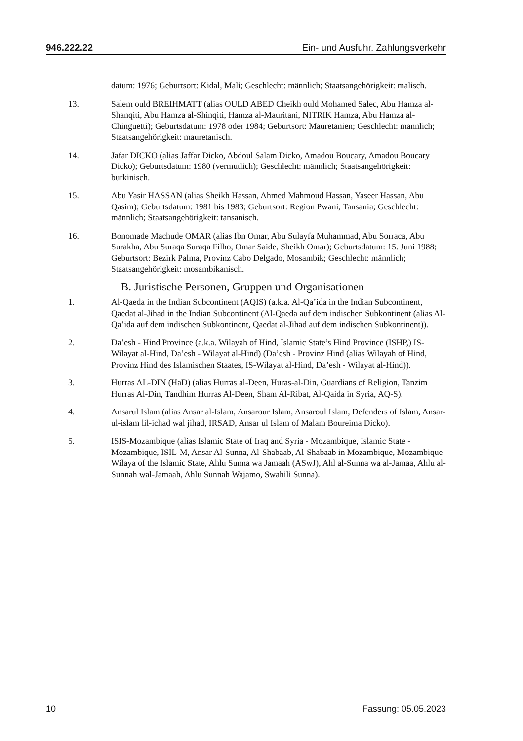946.222.22 Ein- und Ausfuhr. Zahlungsverkehr
datum: 1976; Geburtsort: Kidal, Mali; Geschlecht: männlich; Staatsangehörigkeit: malisch.
13. Salem ould BREIHMATT (alias OULD ABED Cheikh ould Mohamed Salec, Abu Hamza al-Shanqiti, Abu Hamza al-Shinqiti, Hamza al-Mauritani, NITRIK Hamza, Abu Hamza al-Chinguetti); Geburtsdatum: 1978 oder 1984; Geburtsort: Mauretanien; Geschlecht: männlich; Staatsangehörigkeit: mauretanisch.
14. Jafar DICKO (alias Jaffar Dicko, Abdoul Salam Dicko, Amadou Boucary, Amadou Boucary Dicko); Geburtsdatum: 1980 (vermutlich); Geschlecht: männlich; Staatsangehörigkeit: burkinisch.
15. Abu Yasir HASSAN (alias Sheikh Hassan, Ahmed Mahmoud Hassan, Yaseer Hassan, Abu Qasim); Geburtsdatum: 1981 bis 1983; Geburtsort: Region Pwani, Tansania; Geschlecht: männlich; Staatsangehörigkeit: tansanisch.
16. Bonomade Machude OMAR (alias Ibn Omar, Abu Sulayfa Muhammad, Abu Sorraca, Abu Surakha, Abu Suraqa Suraqa Filho, Omar Saide, Sheikh Omar); Geburtsdatum: 15. Juni 1988; Geburtsort: Bezirk Palma, Provinz Cabo Delgado, Mosambik; Geschlecht: männlich; Staatsangehörigkeit: mosambikanisch.
B. Juristische Personen, Gruppen und Organisationen
1. Al-Qaeda in the Indian Subcontinent (AQIS) (a.k.a. Al-Qa’ida in the Indian Subcontinent, Qaedat al-Jihad in the Indian Subcontinent (Al-Qaeda auf dem indischen Subkontinent (alias Al-Qa’ida auf dem indischen Subkontinent, Qaedat al-Jihad auf dem indischen Subkontinent)).
2. Da’esh - Hind Province (a.k.a. Wilayah of Hind, Islamic State’s Hind Province (ISHP,) IS-Wilayat al-Hind, Da’esh - Wilayat al-Hind) (Da’esh - Provinz Hind (alias Wilayah of Hind, Provinz Hind des Islamischen Staates, IS-Wilayat al-Hind, Da’esh - Wilayat al-Hind)).
3. Hurras AL-DIN (HaD) (alias Hurras al-Deen, Huras-al-Din, Guardians of Religion, Tanzim Hurras Al-Din, Tandhim Hurras Al-Deen, Sham Al-Ribat, Al-Qaida in Syria, AQ-S).
4. Ansarul Islam (alias Ansar al-Islam, Ansarour Islam, Ansaroul Islam, Defenders of Islam, Ansar-ul-islam lil-ichad wal jihad, IRSAD, Ansar ul Islam of Malam Boureima Dicko).
5. ISIS-Mozambique (alias Islamic State of Iraq and Syria - Mozambique, Islamic State -Mozambique, ISIL-M, Ansar Al-Sunna, Al-Shabaab, Al-Shabaab in Mozambique, Mozambique Wilaya of the Islamic State, Ahlu Sunna wa Jamaah (ASwJ), Ahl al-Sunna wa al-Jamaa, Ahlu al-Sunnah wal-Jamaah, Ahlu Sunnah Wajamo, Swahili Sunna).
10 Fassung: 05.05.2023